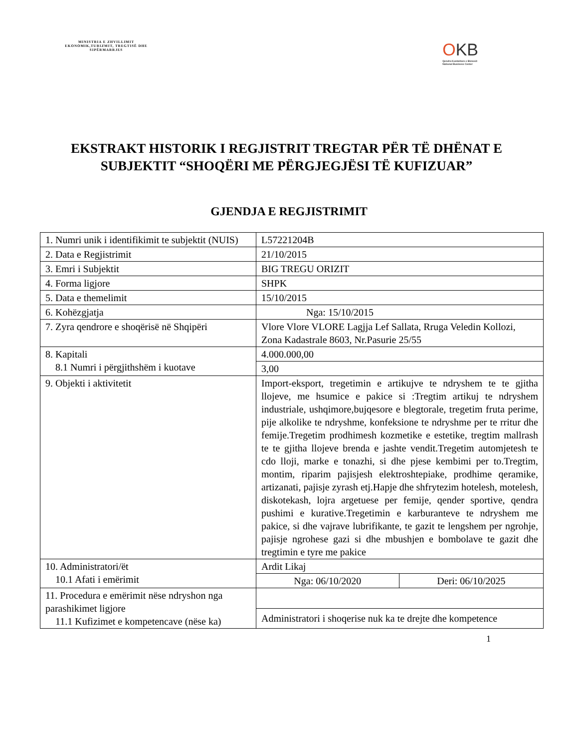MINISTRIA E ZHVILLIMIT EKONOMIK,TURIZMIT, TREGTISË DHE SIPËRMARRJES
OKB
Qendra Kombëtare e Biznesit
National Business Center
EKSTRAKT HISTORIK I REGJISTRIT TREGTAR PËR TË DHËNAT E SUBJEKTIT “SHOQËRI ME PËRGJEGJËSI TË KUFIZUAR”
GJENDJA E REGJISTRIMIT
| 1. Numri unik i identifikimit te subjektit (NUIS) | L57221204B | |
| 2. Data e Regjistrimit | 21/10/2015 | |
| 3. Emri i Subjektit | BIG TREGU ORIZIT | |
| 4. Forma ligjore | SHPK | |
| 5. Data e themelimit | 15/10/2015 | |
| 6. Kohëzgjatja | Nga: 15/10/2015 | |
| 7. Zyra qendrore e shoqërisë në Shqipëri | Vlore Vlore VLORE Lagjja Lef Sallata, Rruga Veledin Kollozi, Zona Kadastrale 8603, Nr.Pasurie 25/55 | |
| 8. Kapitali 8.1 Numri i përgjithshëm i kuotave | 4.000.000,00 | |
| | 3,00 | |
| 9. Objekti i aktivitetit | Import-eksport, tregetimin e artikujve te ndryshem te te gjitha llojeve, me hsumice e pakice si :Tregtim artikuj te ndryshem industriale, ushqimore,bujqesore e blegtorale, tregetim fruta perime, pije alkolike te ndryshme, konfeksione te ndryshme per te rritur dhe femije.Tregetim prodhimesh kozmetike e estetike, tregtim mallrash te te gjitha llojeve brenda e jashte vendit.Tregetim automjetesh te cdo lloji, marke e tonazhi, si dhe pjese kembimi per to.Tregtim, montim, riparim pajisjesh elektroshtepiake, prodhime qeramike, artizanati, pajisje zyrash etj.Hapje dhe shfrytezim hotelesh, motelesh, diskotekash, lojra argetuese per femije, qender sportive, qendra pushimi e kurative.Tregetimin e karburanteve te ndryshem me pakice, si dhe vajrave lubrifikante, te gazit te lengshem per ngrohje, pajisje ngrohese gazi si dhe mbushjen e bombolave te gazit dhe tregtimin e tyre me pakice | |
| 10. Administratori/ët 10.1 Afati i emërimit | Ardit Likaj | |
| | Nga: 06/10/2020 | Deri: 06/10/2025 |
| 11. Procedura e emërimit nëse ndryshon nga parashikimet ligjore 11.1 Kufizimet e kompetencave (nëse ka) | | |
| | Administratori i shoqerise nuk ka te drejte dhe kompetence | |
1